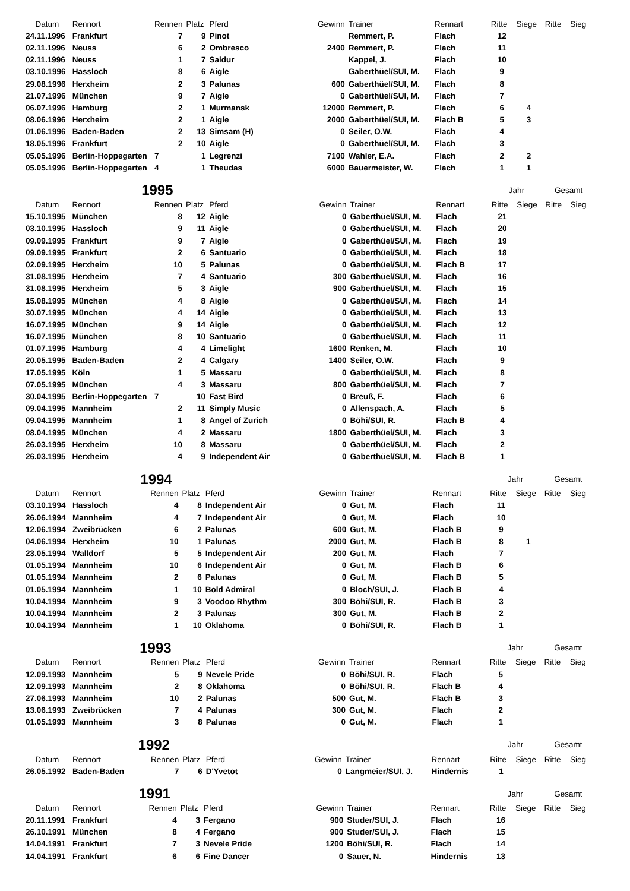| Datum | Rennort | Rennen | Platz | Pferd | Gewinn | Trainer | Rennart | Ritte | Siege | Ritte | Sieg |
| --- | --- | --- | --- | --- | --- | --- | --- | --- | --- | --- | --- |
| 24.11.1996 | Frankfurt | 7 | 9 | Pinot | | Remmert, P. | Flach | 12 | | | |
| 02.11.1996 | Neuss | 6 | 2 | Ombresco | 2400 | Remmert, P. | Flach | 11 | | | |
| 02.11.1996 | Neuss | 1 | 7 | Saldur | | Kappel, J. | Flach | 10 | | | |
| 03.10.1996 | Hassloch | 8 | 6 | Aigle | | Gaberthüel/SUI, M. | Flach | 9 | | | |
| 29.08.1996 | Herxheim | 2 | 3 | Palunas | 600 | Gaberthüel/SUI, M. | Flach | 8 | | | |
| 21.07.1996 | München | 9 | 7 | Aigle | 0 | Gaberthüel/SUI, M. | Flach | 7 | | | |
| 06.07.1996 | Hamburg | 2 | 1 | Murmansk | 12000 | Remmert, P. | Flach | 6 | 4 | | |
| 08.06.1996 | Herxheim | 2 | 1 | Aigle | 2000 | Gaberthüel/SUI, M. | Flach B | 5 | 3 | | |
| 01.06.1996 | Baden-Baden | 2 | 13 | Simsam (H) | 0 | Seiler, O.W. | Flach | 4 | | | |
| 18.05.1996 | Frankfurt | 2 | 10 | Aigle | 0 | Gaberthüel/SUI, M. | Flach | 3 | | | |
| 05.05.1996 | Berlin-Hoppegarten | 7 | 1 | Legrenzi | 7100 | Wahler, E.A. | Flach | 2 | 2 | | |
| 05.05.1996 | Berlin-Hoppegarten | 4 | 1 | Theudas | 6000 | Bauermeister, W. | Flach | 1 | 1 | | |
| 1995 | | | | | | | | Jahr | | Gesamt | |
| --- | --- | --- | --- | --- | --- | --- | --- | --- | --- | --- | --- |
| Datum | Rennort | Rennen | Platz | Pferd | Gewinn | Trainer | Rennart | Ritte | Siege | Ritte | Sieg |
| 15.10.1995 | München | 8 | 12 | Aigle | 0 | Gaberthüel/SUI, M. | Flach | 21 | | | |
| 03.10.1995 | Hassloch | 9 | 11 | Aigle | 0 | Gaberthüel/SUI, M. | Flach | 20 | | | |
| 09.09.1995 | Frankfurt | 9 | 7 | Aigle | 0 | Gaberthüel/SUI, M. | Flach | 19 | | | |
| 09.09.1995 | Frankfurt | 2 | 6 | Santuario | 0 | Gaberthüel/SUI, M. | Flach | 18 | | | |
| 02.09.1995 | Herxheim | 10 | 5 | Palunas | 0 | Gaberthüel/SUI, M. | Flach B | 17 | | | |
| 31.08.1995 | Herxheim | 7 | 4 | Santuario | 300 | Gaberthüel/SUI, M. | Flach | 16 | | | |
| 31.08.1995 | Herxheim | 5 | 3 | Aigle | 900 | Gaberthüel/SUI, M. | Flach | 15 | | | |
| 15.08.1995 | München | 4 | 8 | Aigle | 0 | Gaberthüel/SUI, M. | Flach | 14 | | | |
| 30.07.1995 | München | 4 | 14 | Aigle | 0 | Gaberthüel/SUI, M. | Flach | 13 | | | |
| 16.07.1995 | München | 9 | 14 | Aigle | 0 | Gaberthüel/SUI, M. | Flach | 12 | | | |
| 16.07.1995 | München | 8 | 10 | Santuario | 0 | Gaberthüel/SUI, M. | Flach | 11 | | | |
| 01.07.1995 | Hamburg | 4 | 4 | Limelight | 1600 | Renken, M. | Flach | 10 | | | |
| 20.05.1995 | Baden-Baden | 2 | 4 | Calgary | 1400 | Seiler, O.W. | Flach | 9 | | | |
| 17.05.1995 | Köln | 1 | 5 | Massaru | 0 | Gaberthüel/SUI, M. | Flach | 8 | | | |
| 07.05.1995 | München | 4 | 3 | Massaru | 800 | Gaberthüel/SUI, M. | Flach | 7 | | | |
| 30.04.1995 | Berlin-Hoppegarten | 7 | 10 | Fast Bird | 0 | Breuß, F. | Flach | 6 | | | |
| 09.04.1995 | Mannheim | 2 | 11 | Simply Music | 0 | Allenspach, A. | Flach | 5 | | | |
| 09.04.1995 | Mannheim | 1 | 8 | Angel of Zurich | 0 | Böhi/SUI, R. | Flach B | 4 | | | |
| 08.04.1995 | München | 4 | 2 | Massaru | 1800 | Gaberthüel/SUI, M. | Flach | 3 | | | |
| 26.03.1995 | Herxheim | 10 | 8 | Massaru | 0 | Gaberthüel/SUI, M. | Flach | 2 | | | |
| 26.03.1995 | Herxheim | 4 | 9 | Independent Air | 0 | Gaberthüel/SUI, M. | Flach B | 1 | | | |
| 1994 | | | | | | | | Jahr | | Gesamt | |
| --- | --- | --- | --- | --- | --- | --- | --- | --- | --- | --- | --- |
| Datum | Rennort | Rennen | Platz | Pferd | Gewinn | Trainer | Rennart | Ritte | Siege | Ritte | Sieg |
| 03.10.1994 | Hassloch | 4 | 8 | Independent Air | 0 | Gut, M. | Flach | 11 | | | |
| 26.06.1994 | Mannheim | 4 | 7 | Independent Air | 0 | Gut, M. | Flach | 10 | | | |
| 12.06.1994 | Zweibrücken | 6 | 2 | Palunas | 600 | Gut, M. | Flach B | 9 | | | |
| 04.06.1994 | Herxheim | 10 | 1 | Palunas | 2000 | Gut, M. | Flach B | 8 | 1 | | |
| 23.05.1994 | Walldorf | 5 | 5 | Independent Air | 200 | Gut, M. | Flach | 7 | | | |
| 01.05.1994 | Mannheim | 10 | 6 | Independent Air | 0 | Gut, M. | Flach B | 6 | | | |
| 01.05.1994 | Mannheim | 2 | 6 | Palunas | 0 | Gut, M. | Flach B | 5 | | | |
| 01.05.1994 | Mannheim | 1 | 10 | Bold Admiral | 0 | Bloch/SUI, J. | Flach B | 4 | | | |
| 10.04.1994 | Mannheim | 9 | 3 | Voodoo Rhythm | 300 | Böhi/SUI, R. | Flach B | 3 | | | |
| 10.04.1994 | Mannheim | 2 | 3 | Palunas | 300 | Gut, M. | Flach B | 2 | | | |
| 10.04.1994 | Mannheim | 1 | 10 | Oklahoma | 0 | Böhi/SUI, R. | Flach B | 1 | | | |
| 1993 | | | | | | | | Jahr | | Gesamt | |
| --- | --- | --- | --- | --- | --- | --- | --- | --- | --- | --- | --- |
| Datum | Rennort | Rennen | Platz | Pferd | Gewinn | Trainer | Rennart | Ritte | Siege | Ritte | Sieg |
| 12.09.1993 | Mannheim | 5 | 9 | Nevele Pride | 0 | Böhi/SUI, R. | Flach | 5 | | | |
| 12.09.1993 | Mannheim | 2 | 8 | Oklahoma | 0 | Böhi/SUI, R. | Flach B | 4 | | | |
| 27.06.1993 | Mannheim | 10 | 2 | Palunas | 500 | Gut, M. | Flach B | 3 | | | |
| 13.06.1993 | Zweibrücken | 7 | 4 | Palunas | 300 | Gut, M. | Flach | 2 | | | |
| 01.05.1993 | Mannheim | 3 | 8 | Palunas | 0 | Gut, M. | Flach | 1 | | | |
| 1992 | | | | | | | | Jahr | | Gesamt | |
| --- | --- | --- | --- | --- | --- | --- | --- | --- | --- | --- | --- |
| Datum | Rennort | Rennen | Platz | Pferd | Gewinn | Trainer | Rennart | Ritte | Siege | Ritte | Sieg |
| 26.05.1992 | Baden-Baden | 7 | 6 | D'Yvetot | 0 | Langmeier/SUI, J. | Hindernis | 1 | | | |
| 1991 | | | | | | | | Jahr | | Gesamt | |
| --- | --- | --- | --- | --- | --- | --- | --- | --- | --- | --- | --- |
| Datum | Rennort | Rennen | Platz | Pferd | Gewinn | Trainer | Rennart | Ritte | Siege | Ritte | Sieg |
| 20.11.1991 | Frankfurt | 4 | 3 | Fergano | 900 | Studer/SUI, J. | Flach | 16 | | | |
| 26.10.1991 | München | 8 | 4 | Fergano | 900 | Studer/SUI, J. | Flach | 15 | | | |
| 14.04.1991 | Frankfurt | 7 | 3 | Nevele Pride | 1200 | Böhi/SUI, R. | Flach | 14 | | | |
| 14.04.1991 | Frankfurt | 6 | 6 | Fine Dancer | 0 | Sauer, N. | Hindernis | 13 | | | |